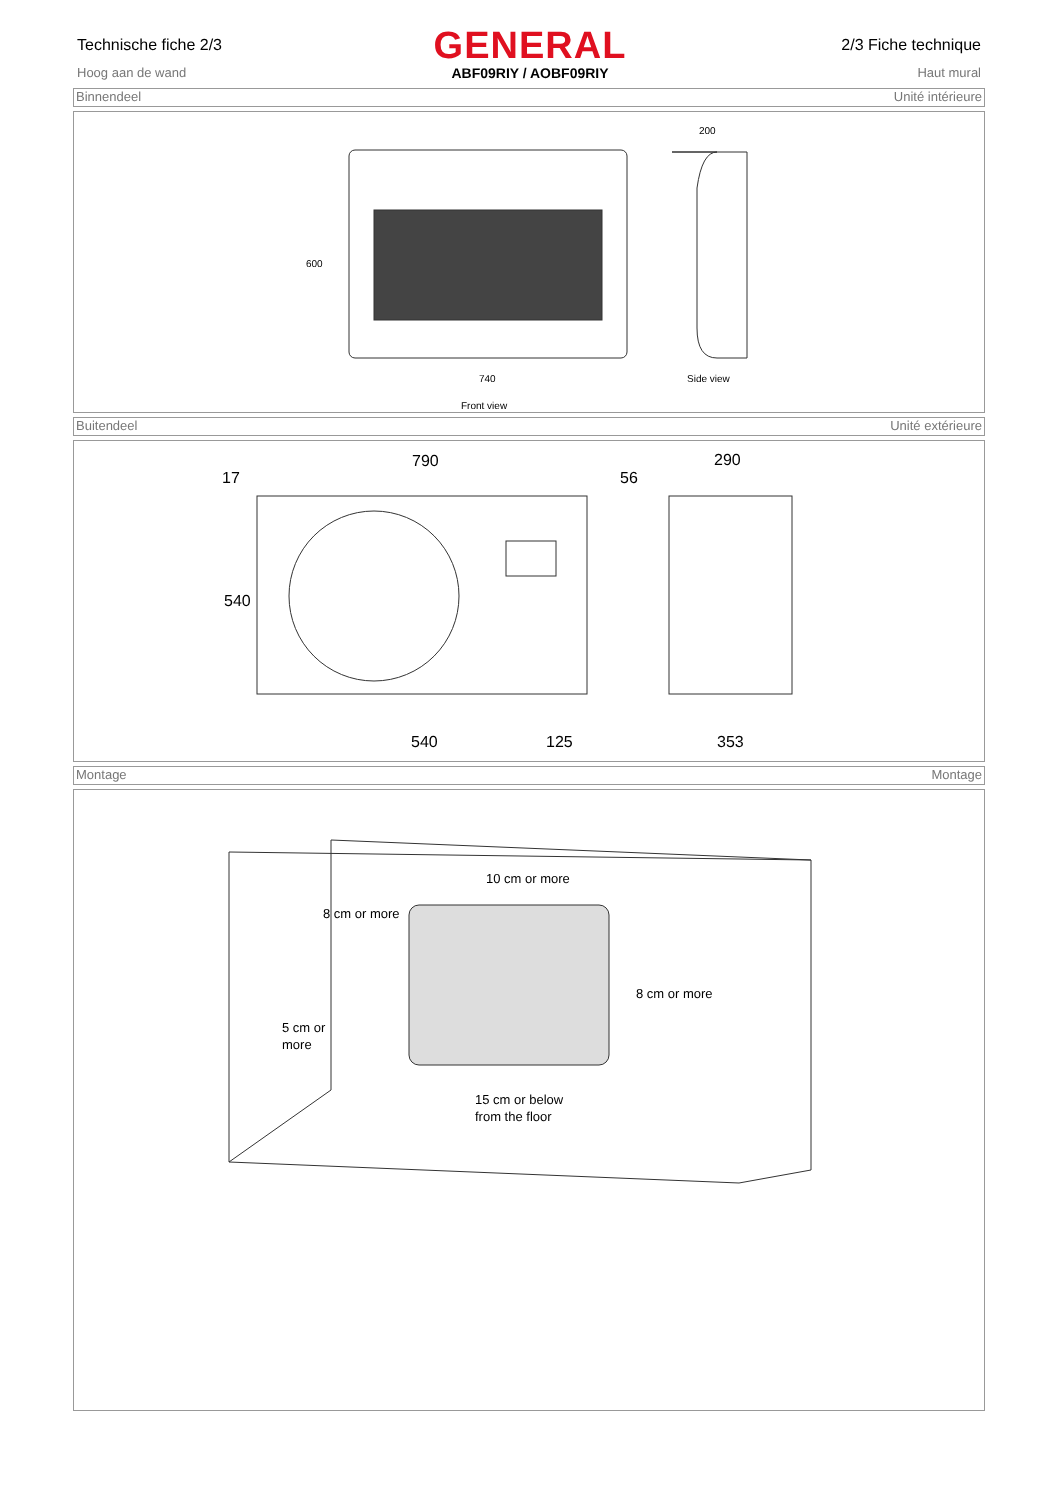Technische fiche 2/3
Hoog aan de wand
GENERAL
ABF09RIY / AOBF09RIY
2/3 Fiche technique
Haut mural
Binnendeel Unité intérieure
600
740
200
Side view
Front view
Buitendeel Unité extérieure
790
17
56
290
540
540
125
353
Montage Montage
10 cm or more
8 cm or more
8 cm or more
5 cm or
more
15 cm or below
from the floor